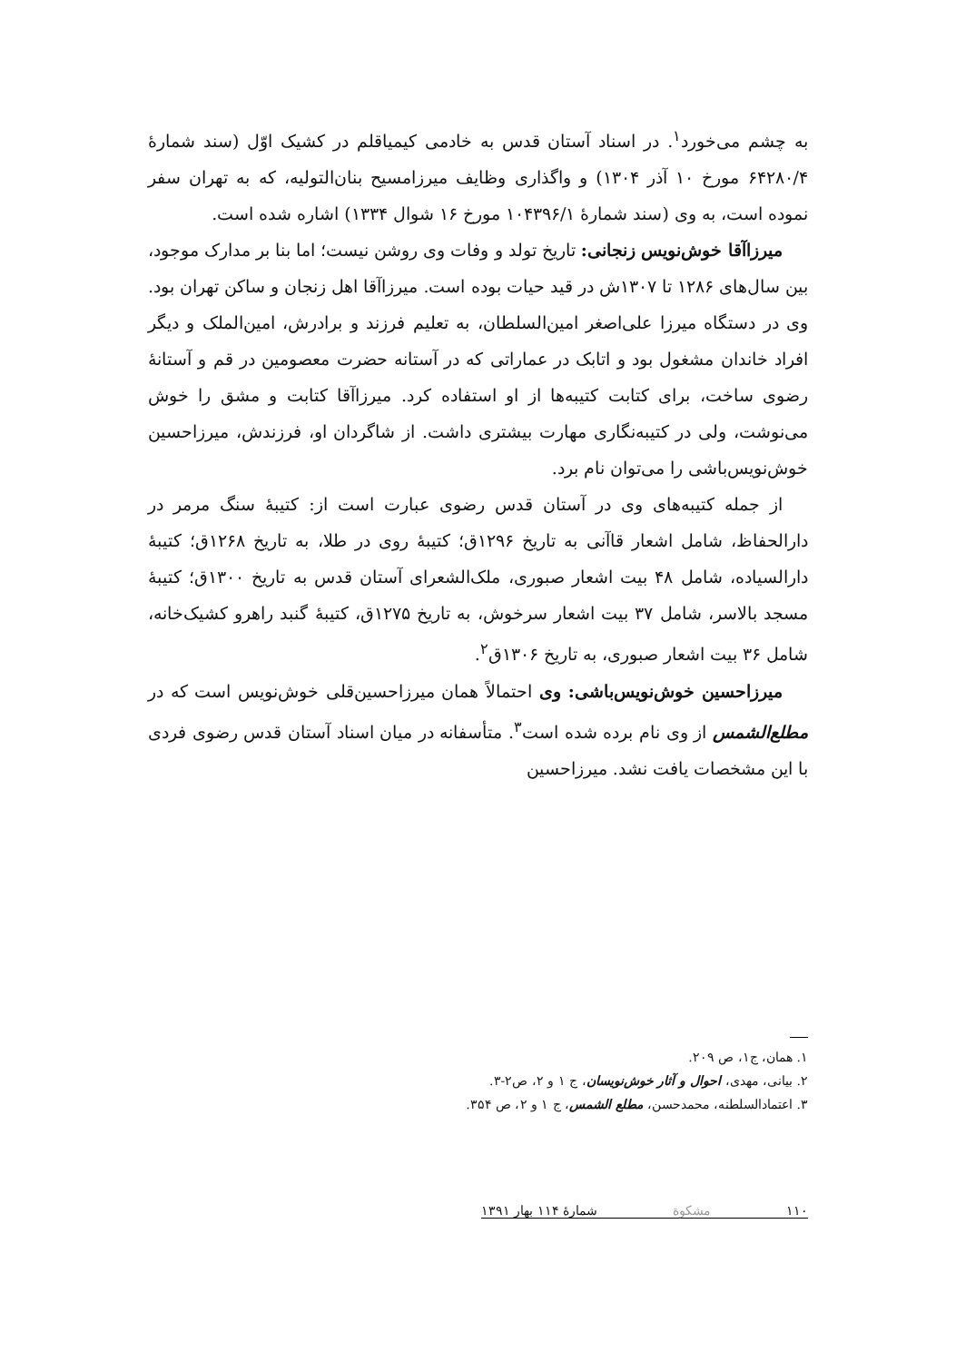به چشم می‌خورد<sup>۱</sup>. در اسناد آستان قدس به خادمی کیمیاقلم در کشیک اوّل (سند شمارهٔ ۶۴۲۸۰/۴ مورخ ۱۰ آذر ۱۳۰۴) و واگذاری وظایف میرزامسیح بنان‌التولیه، که به تهران سفر نموده است، به وی (سند شمارهٔ ۱۰۴۳۹۶/۱ مورخ ۱۶ شوال ۱۳۳۴) اشاره شده است.
میرزاآقا خوش‌نویس زنجانی: تاریخ تولد و وفات وی روشن نیست؛ اما بنا بر مدارک موجود، بین سال‌های ۱۲۸۶ تا ۱۳۰۷ش در قید حیات بوده است. میرزاآقا اهل زنجان و ساکن تهران بود. وی در دستگاه میرزا علی‌اصغر امین‌السلطان، به تعلیم فرزند و برادرش، امین‌الملک و دیگر افراد خاندان مشغول بود و اتابک در عماراتی که در آستانه حضرت معصومین در قم و آستانهٔ رضوی ساخت، برای کتابت کتیبه‌ها از او استفاده کرد. میرزاآقا کتابت و مشق را خوش می‌نوشت، ولی در کتیبه‌نگاری مهارت بیشتری داشت. از شاگردان او، فرزندش، میرزاحسین خوش‌نویس‌باشی را می‌توان نام برد.
از جمله کتیبه‌های وی در آستان قدس رضوی عبارت است از: کتیبهٔ سنگ مرمر در دارالحفاظ، شامل اشعار قاآنی به تاریخ ۱۲۹۶ق؛ کتیبهٔ روی در طلا، به تاریخ ۱۲۶۸ق؛ کتیبهٔ دارالسیاده، شامل ۴۸ بیت اشعار صبوری، ملک‌الشعرای آستان قدس به تاریخ ۱۳۰۰ق؛ کتیبهٔ مسجد بالاسر، شامل ۳۷ بیت اشعار سرخوش، به تاریخ ۱۲۷۵ق، کتیبهٔ گنبد راهرو کشیک‌خانه، شامل ۳۶ بیت اشعار صبوری، به تاریخ ۱۳۰۶ق<sup>۲</sup>.
میرزاحسین خوش‌نویس‌باشی: وی احتمالاً همان میرزاحسین‌قلی خوش‌نویس است که در مطلع‌الشمس از وی نام برده شده است<sup>۳</sup>. متأسفانه در میان اسناد آستان قدس رضوی فردی با این مشخصات یافت نشد. میرزاحسین
۱. همان، ج۱، ص ۲۰۹.
۲. بیانی، مهدی، احوال و آثار خوش‌نویسان، ج ۱ و ۲، ص۲-۳.
۳. اعتمادالسلطنه، محمدحسن، مطلع الشمس، ج ۱ و ۲، ص ۳۵۴.
۱۱۰ مشکوة شمارهٔ ۱۱۴ بهار ۱۳۹۱